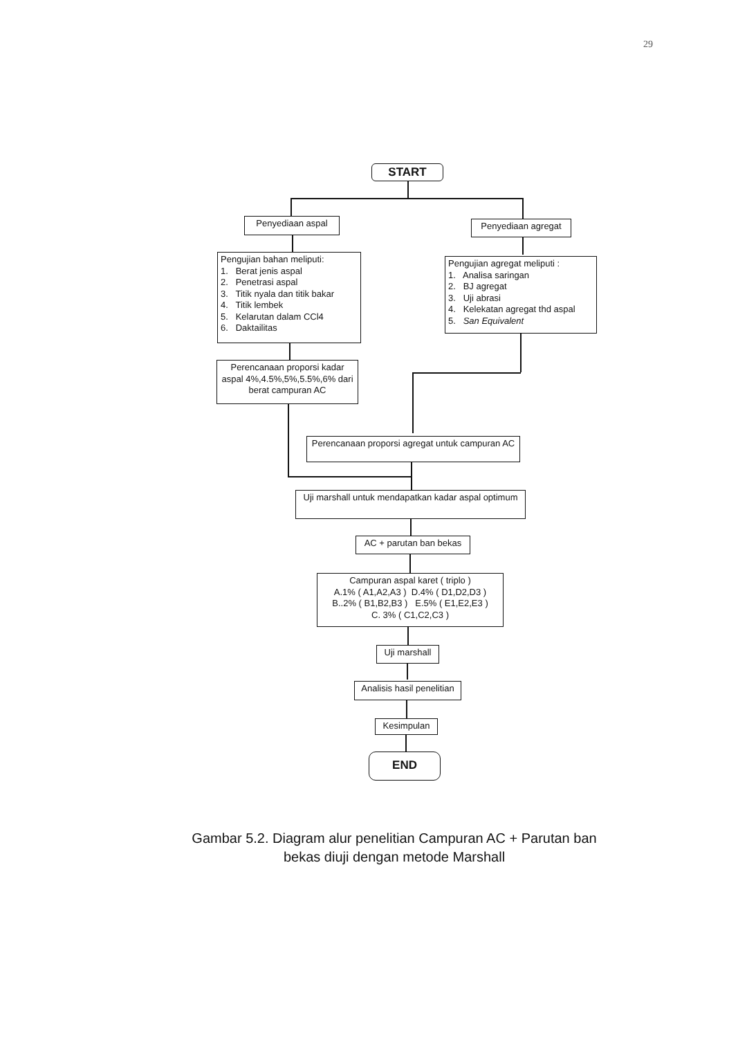29
START
Penyediaan aspal Penyediaan agregat
Pengujian bahan meliputi:
1. Berat jenis aspal
2. Penetrasi aspal
3. Titik nyala dan titik bakar
4. Titik lembek
5. Kelarutan dalam CCl4
6. Daktailitas
Pengujian agregat meliputi :
1. Analisa saringan
2. BJ agregat
3. Uji abrasi
4. Kelekatan agregat thd aspal
5. San Equivalent
Perencanaan proporsi kadar aspal 4%,4.5%,5%,5.5%,6% dari berat campuran AC
Perencanaan proporsi agregat untuk campuran AC
Uji marshall untuk mendapatkan kadar aspal optimum
AC + parutan ban bekas
Campuran aspal karet ( triplo )
A.1% ( A1,A2,A3 ) D.4% ( D1,D2,D3 )
B..2% ( B1,B2,B3 ) E.5% ( E1,E2,E3 )
C. 3% ( C1,C2,C3 )
Uji marshall
Analisis hasil penelitian
Kesimpulan
END
Gambar 5.2. Diagram alur penelitian Campuran AC + Parutan ban
bekas diuji dengan metode Marshall